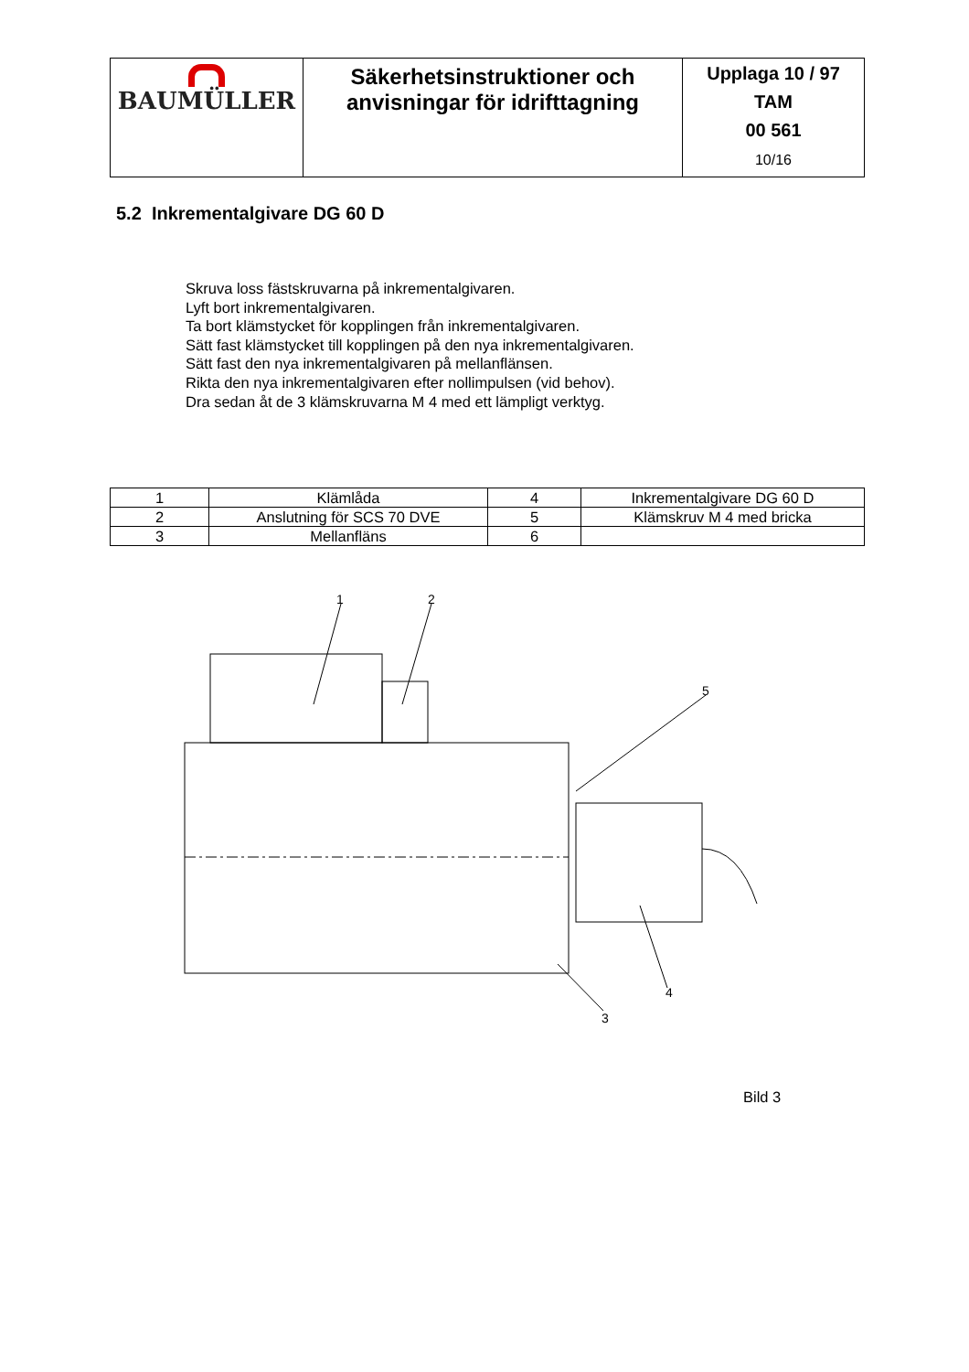| BAUMÜLLER | Säkerhetsinstruktioner och anvisningar för idrifttagning | Upplaga 10 / 97 TAM 00 561 10/16 |
5.2 Inkrementalgivare DG 60 D
Skruva loss fästskruvarna på inkrementalgivaren.
Lyft bort inkrementalgivaren.
Ta bort klämstycket för kopplingen från inkrementalgivaren.
Sätt fast klämstycket till kopplingen på den nya inkrementalgivaren.
Sätt fast den nya inkrementalgivaren på mellanflänsen.
Rikta den nya inkrementalgivaren efter nollimpulsen (vid behov).
Dra sedan åt de 3 klämskruvarna M 4 med ett lämpligt verktyg.
| 1 | Klämlåda | 4 | Inkrementalgivare DG 60 D |
| 2 | Anslutning för SCS 70 DVE | 5 | Klämskruv M 4 med bricka |
| 3 | Mellanfläns | 6 | |
1
2
5
4
3
Bild 3